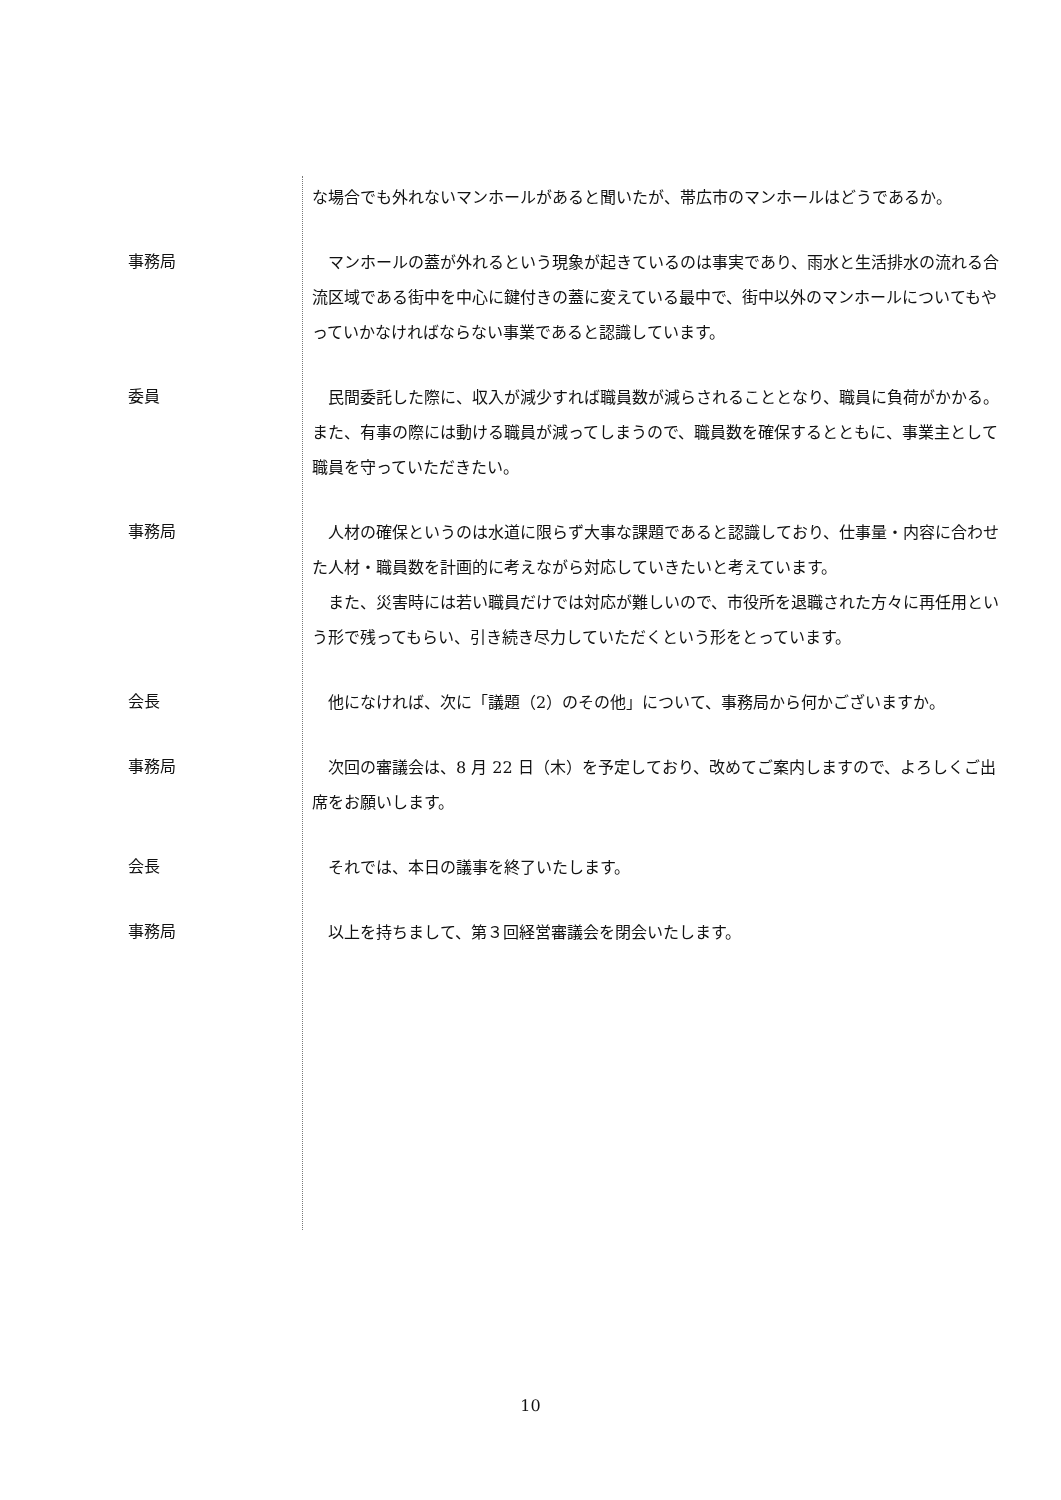な場合でも外れないマンホールがあると聞いたが、帯広市のマンホールはどうであるか。
事務局
　マンホールの蓋が外れるという現象が起きているのは事実であり、雨水と生活排水の流れる合流区域である街中を中心に鍵付きの蓋に変えている最中で、街中以外のマンホールについてもやっていかなければならない事業であると認識しています。
委員
　民間委託した際に、収入が減少すれば職員数が減らされることとなり、職員に負荷がかかる。また、有事の際には動ける職員が減ってしまうので、職員数を確保するとともに、事業主として職員を守っていただきたい。
事務局
　人材の確保というのは水道に限らず大事な課題であると認識しており、仕事量・内容に合わせた人材・職員数を計画的に考えながら対応していきたいと考えています。
　また、災害時には若い職員だけでは対応が難しいので、市役所を退職された方々に再任用という形で残ってもらい、引き続き尽力していただくという形をとっています。
会長
　他になければ、次に「議題（2）のその他」について、事務局から何かございますか。
事務局
　次回の審議会は、8 月 22 日（木）を予定しており、改めてご案内しますので、よろしくご出席をお願いします。
会長
　それでは、本日の議事を終了いたします。
事務局
　以上を持ちまして、第３回経営審議会を閉会いたします。
10